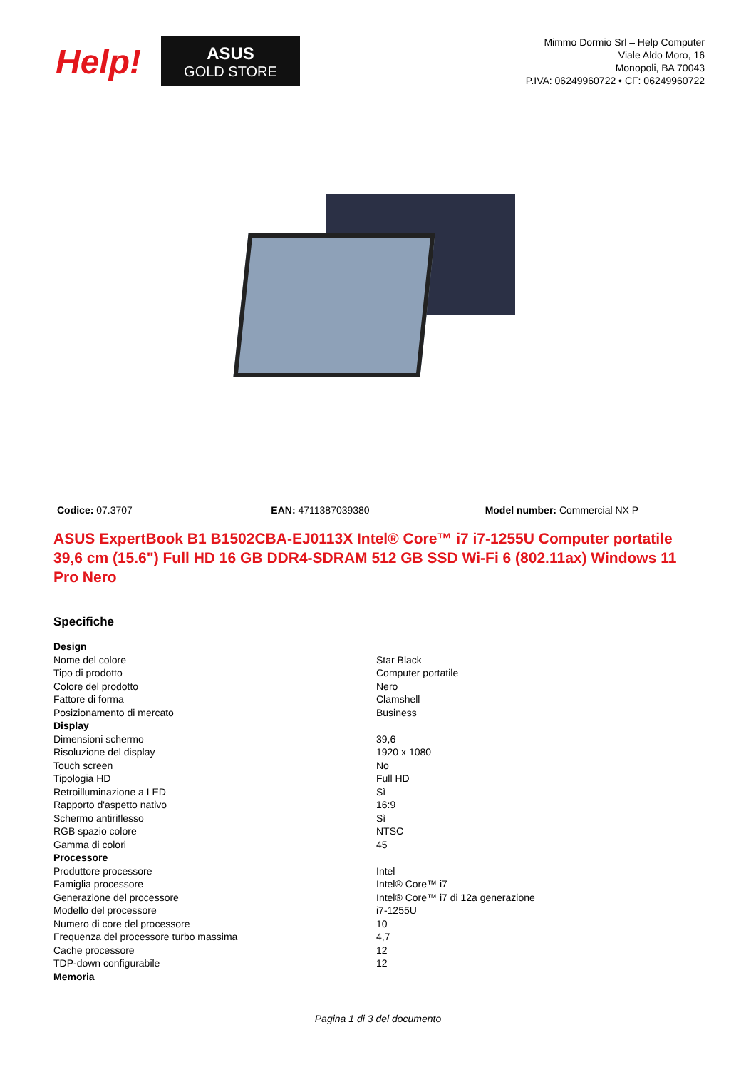Help!
ASUS
GOLD STORE
Mimmo Dormio Srl – Help Computer
Viale Aldo Moro, 16
Monopoli, BA 70043
P.IVA: 06249960722 • CF: 06249960722
Codice: 07.3707 EAN: 4711387039380 Model number: Commercial NX P
ASUS ExpertBook B1 B1502CBA-EJ0113X Intel® Core™ i7 i7-1255U Computer portatile 39,6 cm (15.6") Full HD 16 GB DDR4-SDRAM 512 GB SSD Wi-Fi 6 (802.11ax) Windows 11 Pro Nero
Specifiche
| Design | |
| Nome del colore | Star Black |
| Tipo di prodotto | Computer portatile |
| Colore del prodotto | Nero |
| Fattore di forma | Clamshell |
| Posizionamento di mercato | Business |
| Display | |
| Dimensioni schermo | 39,6 |
| Risoluzione del display | 1920 x 1080 |
| Touch screen | No |
| Tipologia HD | Full HD |
| Retroilluminazione a LED | Sì |
| Rapporto d'aspetto nativo | 16:9 |
| Schermo antiriflesso | Sì |
| RGB spazio colore | NTSC |
| Gamma di colori | 45 |
| Processore | |
| Produttore processore | Intel |
| Famiglia processore | Intel® Core™ i7 |
| Generazione del processore | Intel® Core™ i7 di 12a generazione |
| Modello del processore | i7-1255U |
| Numero di core del processore | 10 |
| Frequenza del processore turbo massima | 4,7 |
| Cache processore | 12 |
| TDP-down configurabile | 12 |
| Memoria | |
Pagina 1 di 3 del documento